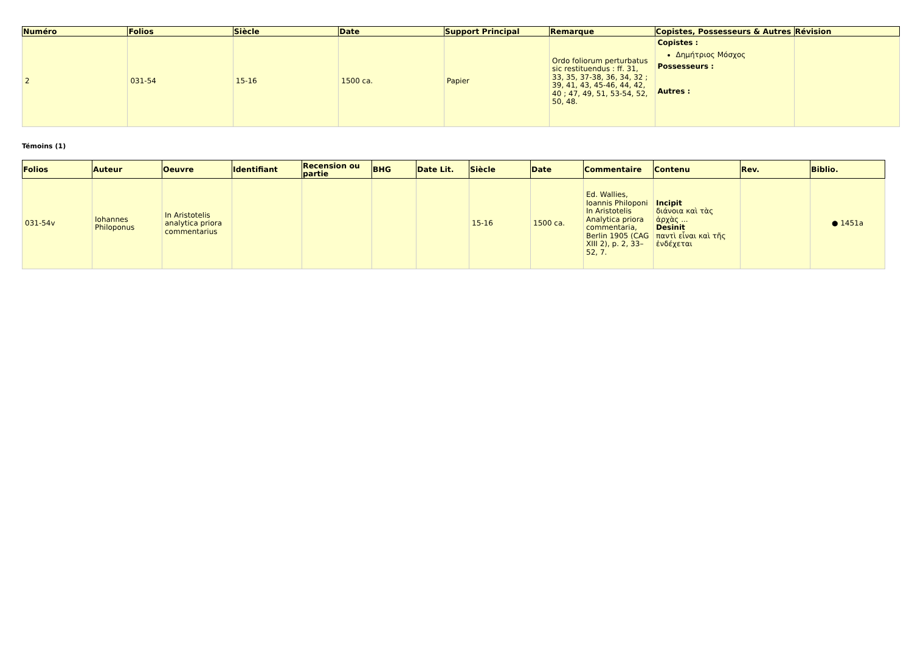| Numéro | Folios | Siècle | Date | Support Principal | Remarque | Copistes, Possesseurs & Autres | Révision |
| --- | --- | --- | --- | --- | --- | --- | --- |
| 2 | 031-54 | 15-16 | 1500 ca. | Papier | Ordo foliorum perturbatus sic restituendus : ff. 31, 33, 35, 37-38, 36, 34, 32 ; 39, 41, 43, 45-46, 44, 42, 40 ; 47, 49, 51, 53-54, 52, 50, 48. | Copistes : Δημήτριος Μόσχος Possesseurs : Autres : | |
Témoins (1)
| Folios | Auteur | Oeuvre | Identifiant | Recension ou partie | BHG | Date Lit. | Siècle | Date | Commentaire | Contenu | Rev. | Biblio. |
| --- | --- | --- | --- | --- | --- | --- | --- | --- | --- | --- | --- | --- |
| 031-54v | Iohannes Philoponus | In Aristotelis analytica priora commentarius | | | | | 15-16 | 1500 ca. | Ed. Wallies, Ioannis Philoponi In Aristotelis Analytica priora commentaria, Berlin 1905 (CAG XIII 2), p. 2, 33–52, 7. | Incipit διάνοια καὶ τὰς ἀρχὰς ... Desinit παντὶ εἶναι καὶ τῆς ἐνδέχεται | | ● 1451a |